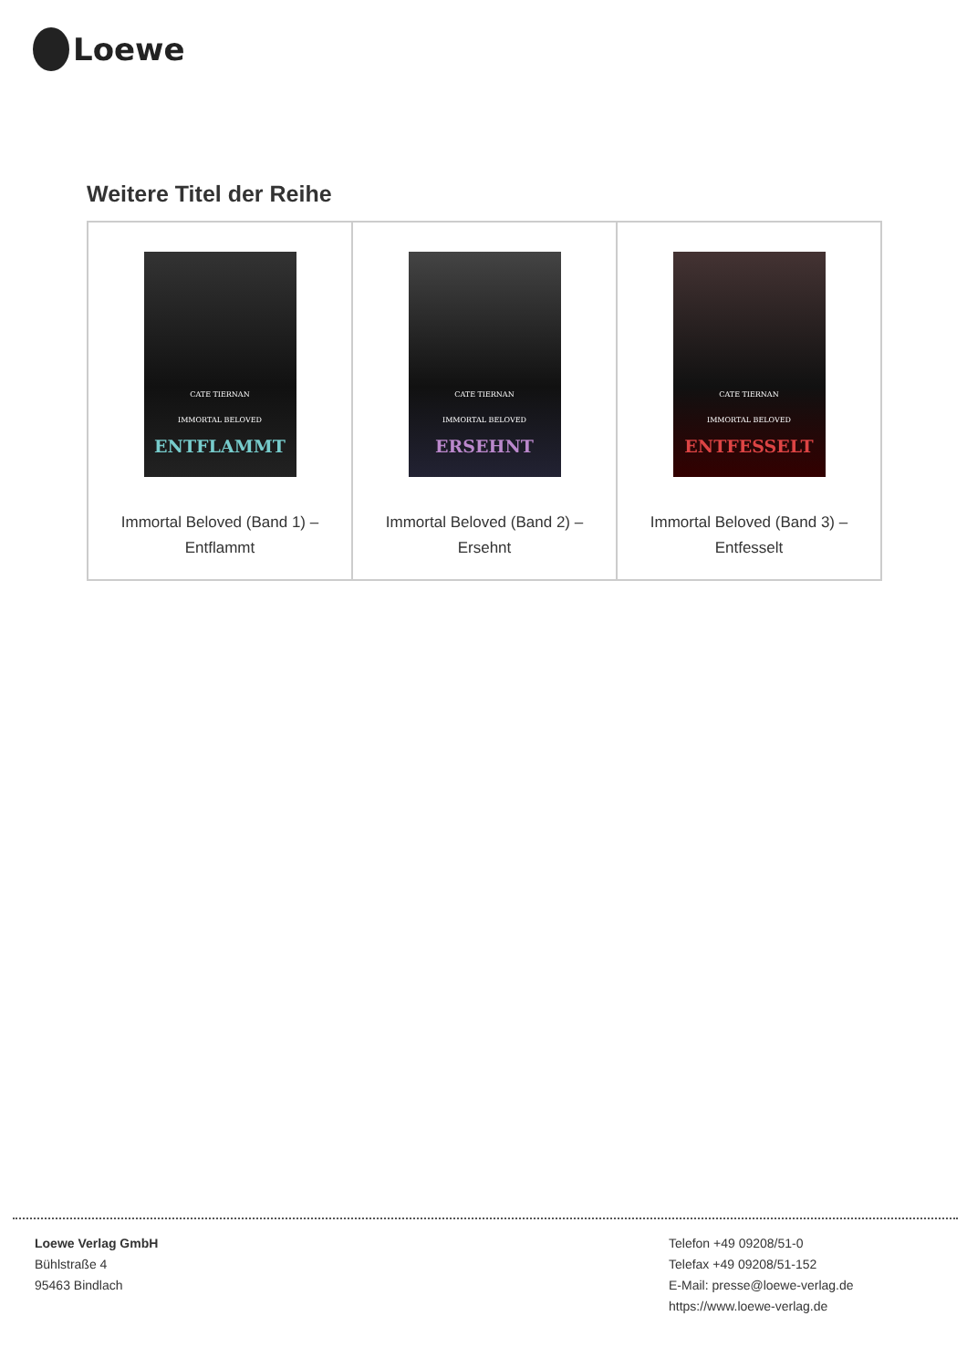Loewe
Weitere Titel der Reihe
| CATE TIERNAN IMMORTAL BELOVED ENTFLAMMT Immortal Beloved (Band 1) – Entflammt | CATE TIERNAN IMMORTAL BELOVED ERSEHNT Immortal Beloved (Band 2) – Ersehnt | CATE TIERNAN IMMORTAL BELOVED ENTFESSELT Immortal Beloved (Band 3) – Entfesselt |
Loewe Verlag GmbH
Bühlstraße 4
95463 Bindlach
Telefon +49 09208/51-0
Telefax +49 09208/51-152
E-Mail: presse@loewe-verlag.de
https://www.loewe-verlag.de